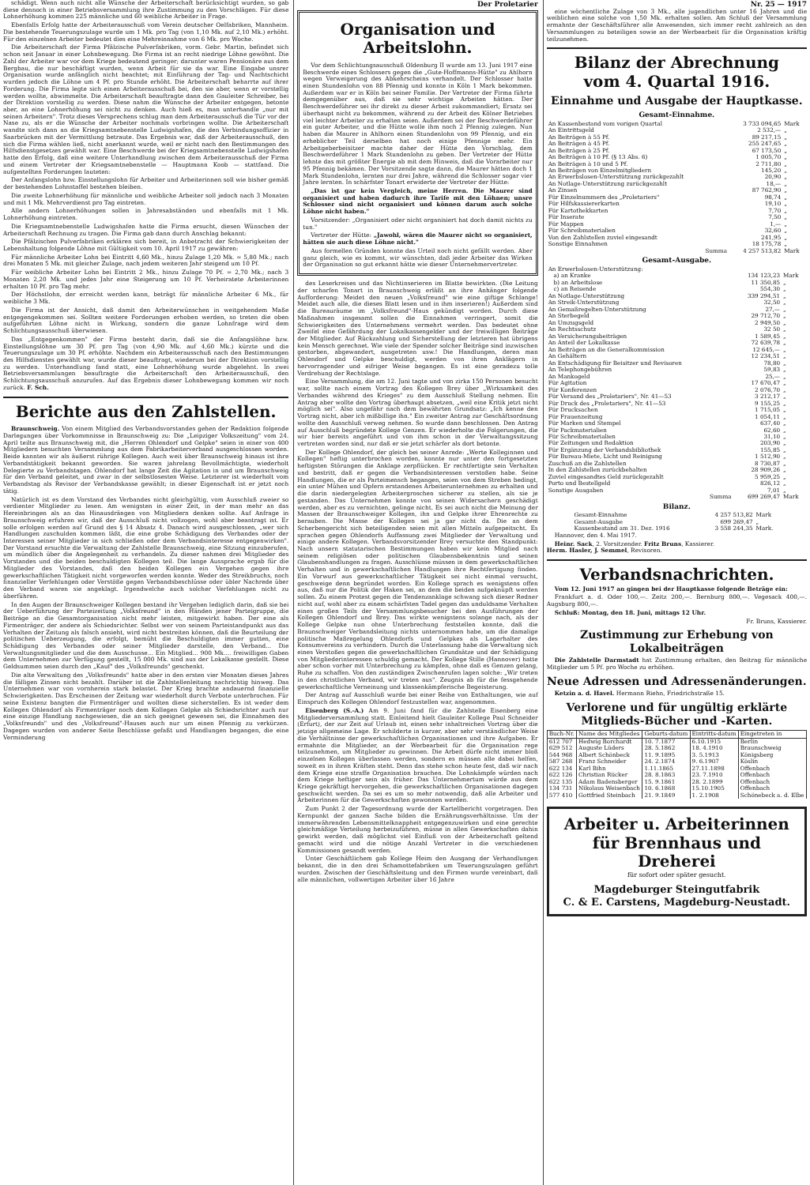schädigt. Wenn auch nicht alle Wünsche der Arbeiterschaft berücksichtigt wurden, so gab diese dennoch in einer Betriebsversammlung ihre Zustimmung zu den Vorschlägen. Für diese Lohnerhöhung kommen 225 männliche und 60 weibliche Arbeiter in Frage.
Ebenfalls Erfolg hatte der Arbeiterausschuß vom Verein deutscher Oelfabriken, Mannheim. Die bestehende Teuerungszulage wurde um 1 Mk. pro Tag (von 1,10 Mk. auf 2,10 Mk.) erhöht. Für den einzelnen Arbeiter bedeutet dies eine Mehreinnahme von 6 Mk. pro Woche.
Die Arbeiterschaft der Firma Pfälzische Pulverfabriken, vorm. Gebr. Martin, befindet sich schon seit Januar in einer Lohnbewegung. Die Firma ist an recht niedrige Löhne gewöhnt. Die Zahl der Arbeiter war vor dem Kriege bedeutend geringer; darunter waren Pensionäre aus dem Bergbau, die nur beschäftigt wurden, wenn Arbeit für sie da war. Eine Eingabe unsrer Organisation wurde anfänglich nicht beachtet; mit Einführung der Tag- und Nachtschicht wurden jedoch die Löhne um 4 Pf. pro Stunde erhöht. Die Arbeiterschaft beharrte auf ihrer Forderung. Die Firma legte sich einen Arbeiterausschuß bei, den sie aber, wenn er vorstellig werden wollte, abwimmelte. Die Arbeiterschaft beauftragte dann den Gauleiter Schreiber, bei der Direktion vorstellig zu werden. Diese nahm die Wünsche der Arbeiter entgegen, betonte aber, an eine Lohnerhöhung sei nicht zu denken. Auch hieß es, man unterhandle „nur mit seinen Arbeitern". Trotz dieses Versprechens schlug man dem Arbeiterausschuß die Tür vor der Nase zu, als er die Wünsche der Arbeiter nochmals vorbringen wollte. Die Arbeiterschaft wandte sich dann an die Kriegsamtnebenstelle Ludwigshafen, die den Verbindungsoffizier in Saarbrücken mit der Vermittlung betraute. Das Ergebnis war, daß der Arbeiterausschuß, den sich die Firma wählen ließ, nicht anerkannt wurde, weil er nicht nach den Bestimmungen des Hilfsdienstgesetzes gewählt war. Eine Beschwerde bei der Kriegsamtnebenstelle Ludwigshafen hatte den Erfolg, daß eine weitere Unterhandlung zwischen dem Arbeiterausschuß der Firma und einem Vertreter der Kriegsamtnebenstelle — Hauptmann Koob — stattfand. Die aufgestellten Forderungen lauteten:
Der Anfangslohn bzw. Einstellungslohn für Arbeiter und Arbeiterinnen soll wie bisher gemäß der bestehenden Lohnstaffel bestehen bleiben.
Die zweite Lohnerhöhung für männliche und weibliche Arbeiter soll jedoch nach 3 Monaten und mit 1 Mk. Mehrverdienst pro Tag eintreten.
Alle andern Lohnerhöhungen sollen in Jahresabständen und ebenfalls mit 1 Mk. Lohnerhöhung eintreten.
Die Kriegsamtnebenstelle Ludwigshafen hatte die Firma ersucht, diesen Wünschen der Arbeiterschaft Rechnung zu tragen. Die Firma gab dann durch Anschlag bekannt:
Die Pfälzischen Pulverfabriken erklären sich bereit, in Anbetracht der Schwierigkeiten der Lebenshaltung folgende Löhne mit Gültigkeit vom 10. April 1917 zu gewähren:
Für männliche Arbeiter Lohn bei Eintritt 4,60 Mk., hinzu Zulage 1,20 Mk. = 5,80 Mk.; nach drei Monaten 5 Mk. mit gleicher Zulage, nach jedem weiteren Jahr steigend um 10 Pf.
Für weibliche Arbeiter Lohn bei Eintritt 2 Mk., hinzu Zulage 70 Pf. = 2,70 Mk.; nach 3 Monaten 2,20 Mk. und jedes Jahr eine Steigerung um 10 Pf. Verheiratete Arbeiterinnen erhalten 10 Pf. pro Tag mehr.
Der Höchstlohn, der erreicht werden kann, beträgt für männliche Arbeiter 6 Mk., für weibliche 3 Mk.
Die Firma ist der Ansicht, daß damit den Arbeiterwünschen in weitgehendem Maße entgegengekommen sei. Sollten weitere Forderungen erhoben werden, so treten die oben aufgeführten Löhne nicht in Wirkung, sondern die ganze Lohnfrage wird dem Schlichtungsausschuß überwiesen.
Das „Entgegenkommen" der Firma besteht darin, daß sie die Anfangslöhne bzw. Einstellungslöhne um 30 Pf. pro Tag (von 4,90 Mk. auf 4,60 Mk.) kürzte und die Teuerungszulage um 30 Pf. erhöhte. Nachdem ein Arbeiterausschuß nach den Bestimmungen des Hilfsdienstes gewählt war, wurde dieser beauftragt, wiederum bei der Direktion vorstellig zu werden. Unterhandlung fand statt, eine Lohnerhöhung wurde abgelehnt. In zwei Betriebsversammlungen beauftragte die Arbeiterschaft den Arbeiterausschuß, den Schlichtungsausschuß anzurufen. Auf das Ergebnis dieser Lohnbewegung kommen wir noch zurück. F. Sch.
Berichte aus den Zahlstellen.
Braunschweig. Von einem Mitglied des Verbandsvorstandes gehen der Redaktion folgende Darlegungen über Vorkommnisse in Braunschweig zu: Die „Leipziger Volkszeitung" vom 24. April teilte aus Braunschweig mit, die „Herren Ohlendorf und Gelpke" seien in einer von 400 Mitgliedern besuchten Versammlung aus dem Fabrikarbeiterverband ausgeschlossen worden. Beide kannten wir als äußerst rührige Kollegen. Auch weit über Braunschweig hinaus ist ihre Verbandstätigkeit bekannt geworden. Sie waren jahrelang Bevollmächtigte, wiederholt Delegierte zu Verbandstagen. Ohlendorf hat lange Zeit die Agitation in und um Braunschweig für den Verband geleitet, und zwar in der selbstlosesten Weise. Letzterer ist wiederholt vom Verbandstag als Revisor der Verbandskasse gewählt; in dieser Eigenschaft ist er jetzt noch tätig.
Natürlich ist es dem Vorstand des Verbandes nicht gleichgültig, vom Ausschluß zweier so verdienter Mitglieder zu lesen. Am wenigsten in einer Zeit, in der man mehr an das Hereinbringen als an das Hinausdrängen von Mitgliedern denken sollte. Auf Anfrage in Braunschweig erfuhren wir, daß der Ausschluß nicht vollzogen, wohl aber beantragt ist. Er solle erfolgen werden auf Grund des § 14 Absatz 4. Danach wird ausgeschlossen, „wer sich Handlungen zuschulden kommen läßt, die eine grobe Schädigung des Verbandes oder der Interessen seiner Mitglieder in sich schließen oder dem Verbandsinteresse entgegenwirken". Der Vorstand ersuchte die Verwaltung der Zahlstelle Braunschweig, eine Sitzung einzuberufen, um mündlich über die Angelegenheit zu verhandeln. Zu dieser nahmen drei Mitglieder des Vorstandes und die beiden beschuldigten Kollegen teil. Die lange Aussprache ergab für die Mitglieder des Vorstandes, daß den beiden Kollegen ein Vergehen gegen ihre gewerkschaftlichen Tätigkeit nicht vorgeworfen werden konnte. Weder des Streikbruchs, noch finanzieller Verfehlungen oder Verstöße gegen Verbandsbeschlüsse oder übler Nachrede über den Verband waren sie angeklagt. Irgendwelche auch solcher Verfehlungen nicht zu überführen.
In den Augen der Braunschweiger Kollegen bestand ihr Vergehen lediglich darin, daß sie bei der Ueberführung der Parteizeitung „Volksfreund" in den Händen jener Parteigruppe, die Beiträge an die Gesamtorganisation nicht mehr leisten, mitgewirkt haben. Der eine als Firmenträger, der andere als Schiedsrichter. Selbst wer von seinem Parteistandpunkt aus das Verhalten der Zeitung als falsch ansieht, wird nicht bestreiten können, daß die Beurteilung der politischen Ueberzeugung, die erfolgt, bemüht die Beschuldigten immer gutten, eine Schädigung des Verbandes oder seiner Mitglieder darstelle, den Verband... Die Verwaltungsmitglieder und die dem Ausschusse... Ein Mitglied... 900 Mk.... freiwilligen Gaben dem Unternehmen zur Verfügung gestellt, 15 000 Mk. sind aus der Lokalkasse gestellt. Diese Geldsummen seien durch den „Kauf" des „Volksfreunds" geschenkt.
Die alte Verwaltung des „Volksfreunds" hatte aber in den ersten vier Monaten dieses Jahres die fälligen Zinsen nicht bezahlt. Darüber ist die Zahlstellenleitung nachrichtig hinweg. Das Unternehmen war von vornherein stark belastet. Der Krieg brachte andauernd finanzielle Schwierigkeiten. Das Erscheinen der Zeitung war wiederholt durch Verbote unterbrochen. Für seine Existenz bangten die Firmenträger und wollten diese sicherstellen. Es ist weder dem Kollegen Ohlendorf als Firmenträger noch dem Kollegen Gelpke als Schiedsrichter auch nur eine einzige Handlung nachgewiesen, die an sich geeignet gewesen sei, die Einnahmen des „Volksfreunds" und des „Volksfreund"-Hauses auch nur um einen Pfennig zu verkürzen. Dagegen wurden von anderer Seite Beschlüsse gefaßt und Handlungen begangen, die eine Verminderung
Der Proletarier
Organisation und Arbeitslohn.
Vor dem Schlichtungsausschuß Oldenburg II wurde am 13. Juni 1917 eine Beschwerde eines Schlossers gegen die „Gute-Hoffmanns-Hütte" zu Ahlhorn wegen Verweigerung des Abkehrscheins verhandelt. Der Schlosser hatte einen Stundenlohn von 88 Pfennig und konnte in Köln 1 Mark bekommen. Außerdem war er in Köln bei seiner Familie. Der Vertreter der Firma führte demgegenüber aus, daß sie sehr wichtige Arbeiten hätten. Der Beschwerdeführer sei ihr direkt zu dieser Arbeit zukommandiert; Ersatz sei überhaupt nicht zu bekommen, während zu der Arbeit des Kölner Betriebes viel leichter Arbeiter zu erhalten seien. Außerdem sei der Beschwerdeführer ein guter Arbeiter, und die Hütte wolle ihm noch 2 Pfennig zulegen. Nun haben die Maurer in Ahlhorn einen Stundenlohn von 99 Pfennig, und ein erheblicher Teil derselben hat noch einige Pfennige mehr. Ein Arbeitgeberbeisitzer machte daher der Hütte den Vorschlag, dem Beschwerdeführer 1 Mark Stundenlohn zu geben. Der Vertreter der Hütte lehnte das mit größter Energie ab mit dem Hinweis, daß die Vorarbeiter nur 95 Pfennig bekämen. Der Vorsitzende sagte dann, die Maurer hätten doch 1 Mark Stundenlohn, lernten nur drei Jahre, während die Schlosser sogar vier Jahre lernten. In schärfster Tonart erwiderte der Vertreter der Hütte:
„Das ist gar kein Vergleich, meine Herren. Die Maurer sind organisiert und haben dadurch ihre Tarife mit den Löhnen; unsre Schlosser sind nicht organisiert und können darum auch solche Löhne nicht haben."
Vorsitzender: „Organisiert oder nicht organisiert hat doch damit nichts zu tun."
Vertreter der Hütte: „Jawohl, wären die Maurer nicht so organisiert, hätten sie auch diese Löhne nicht."
Aus formellen Gründen konnte das Urteil noch nicht gefällt werden. Aber ganz gleich, wie es kommt, wir wünschten, daß jeder Arbeiter das Wirken der Organisation so gut erkannt hätte wie dieser Unternehmervertreter.
des Leserkreises und das Nichtinserieren im Blatte bewirkten. (Die Leitung der scharfen Tonart in Braunschweig erläßt an ihre Anhänger folgende Aufforderung: Meidet den neuen „Volksfreund" wie eine giftige Schlange! Meidet auch alle, die dieses Blatt lesen und in ihm inserieren!) Außerdem sind die Bureauräume im „Volksfreund"-Haus gekündigt worden. Durch diese Maßnahmen insgesamt sollen die Einnahmen verringert, somit die Schwierigkeiten des Unternehmens vermehrt werden. Das bedeutet ohne Zweifel eine Gefährdung der Lokalkassengelder und der freiwilligen Beiträge der Mitglieder. Auf Rückzahlung und Sicherstellung der letzteren hat übrigens kein Mensch gerechnet. Wie viele der Spender solcher Beiträge sind inzwischen gestorben, abgewandert, ausgetreten usw.! Die Handlungen, deren man Ohlendorf und Gelpke beschuldigt, werden von ihren Anklägern in hervorragender und eifriger Weise begangen. Es ist eine geradezu tolle Verdrehung der Rechtslage.
Eine Versammlung, die am 12. Juni tagte und von zirka 150 Personen besucht war, sollte nach einem Vortrag des Kollegen Brey über „Wirksamkeit des Verbandes während des Krieges" zu dem Ausschluß Stellung nehmen. Ein Antrag aber wollte den Vortrag überhaupt absetzen, „weil eine Kritik jetzt nicht möglich sei". Also ungefähr nach dem bewährten Grundsatz: „Ich kenne den Vortrag nicht, aber ich mißbillige ihn." Ein zweiter Antrag zur Geschäftsordnung wollte den Ausschluß verweg nehmen. So wurde dann beschlossen. Den Antrag auf Ausschluß begründete Kollege Genzen. Er wiederholte die Folgerungen, die wir hier bereits angeführt und von ihm schon in der Verwaltungssitzung vertreten worden sind, nur daß er sie jetzt schärfer als dort betonte.
Der Kollege Ohlendorf, der gleich bei seiner Anrede: „Werte Kolleginnen und Kollegen" heftig unterbrochen worden, konnte nur unter den fortgesetzten heftigsten Störungen die Anklage zerpflücken. Er rechtfertigte sein Verhalten und bestritt, daß er gegen die Verbandsinteressen verstoßen habe. Seine Handlungen, die er als Parteimensch begangen, seien von dem Streben bedingt, ein unter Mühen und Opfern erstandenes Arbeiterunternehmen zu erhalten und die darin niedergelegten Arbeitergroschen sicherer zu stellen, als sie je gestanden. Das Unternehmen konnte von seinen Widersachern geschädigt werden, aber es zu vernichten, gelinge nicht. Es sei auch nicht die Meinung der Massen der Braunschweiger Kollegen, ihn und Gelpke ihrer Ehrenrechte zu berauben. Die Masse der Kollegen sei ja gar nicht da. Die an dem Scherbengericht sich beteiligenden seien mit allen Mitteln aufgepeitscht. Es sprachen gegen Ohlendorfs Auffassung zwei Mitglieder der Verwaltung und einige andere Kollegen. Verbandsvorsitzender Brey versuchte den Standpunkt: Nach unsern statutarischen Bestimmungen haben wir kein Mitglied nach seinem religiösen oder politischen Glaubensbekenntnis und seinen Glaubenshandlungen zu fragen. Ausschlüsse müssen in dem gewerkschaftlichen Verhalten und in gewerkschaftlichen Handlungen ihre Rechtfertigung finden. Ein Vorwurf aus gewerkschaftlicher Tätigkeit sei nicht einmal versucht, geschweige denn begründet worden. Ein Kollege sprach es wenigstens offen aus, daß nur die Politik der Haken sei, an dem die beiden aufgeknüpft werden sollen. Zu einem Protest gegen die Tendenzanklage schwang sich dieser Redner nicht auf, wohl aber zu einem schärfsten Tadel gegen das unduldsame Verhalten eines großen Teils der Versammlungsbesucher bei den Ausführungen der Kollegen Ohlendorf und Brey. Das wirkte wenigstens solange nach, als der Kollege Gelpke nun ohne Unterbrechung feststellen konnte, daß die Braunschweiger Verbandsleitung nichts unternommen habe, um die damalige politische Maßregelung Ohlendorfs und Gelpkes als Lagerhalter des Konsumvereins zu verhindern. Durch die Unterlassung habe die Verwaltung sich eines Verstoßes gegen die gewerkschaftlichen Grundsätze und der Schädigung von Mitgliederinteressen schuldig gemacht. Der Kollege Stille (Hannover) hatte aber schon vorher mit Unterbrechung zu kämpfen, ohne daß es Genzen gelang, Ruhe zu schaffen. Von den zuständigen Zwischenrufen lagen solche: „Wir treten in den christlichen Verband, wir treten aus". Zeugnis ab für die fessgehende gewerkschaftliche Verneinung und klassenkämpferische Begeisterung.
Der Antrag auf Ausschluß wurde bei einer Reihe von Enthaltungen, wie auf Einspruch des Kollegen Ohlendorf festzustellen war, angenommen.
Eisenberg (S.-A.) Am 9. Juni fand für die Zahlstelle Eisenberg eine Mitgliederversammlung statt. Einleitend hielt Gauleiter Kollege Paul Schneider (Erfurt), der zur Zeit auf Urlaub ist, einen sehr inhaltreichen Vortrag über die jetzige allgemeine Lage. Er schilderte in kurzer, aber sehr verständlicher Weise die Verhältnisse der gewerkschaftlichen Organisationen und ihre Aufgaben. Er ermahnte die Mitglieder, an der Werbearbeit für die Organisation rege teilzunehmen, um Mitglieder zu gewinnen. Die Arbeit dürfe nicht immer bloß einzelnen Kollegen überlassen werden, sondern es müssen alle dabei helfen, soweit es in ihren Kräften steht. Denn das stehe schon heute fest, daß wir nach dem Kriege eine straffe Organisation brauchen. Die Lohnkämpfe würden nach dem Kriege heftiger sein als früher. Das Unternehmertum würde aus dem Kriege gekräftigt hervorgehen, die gewerkschaftlichen Organisationen dagegen geschwächt werden. Da sei es um so mehr notwendig, daß alle Arbeiter und Arbeiterinnen für die Gewerkschaften gewonnen werden.
Zum Punkt 2 der Tagesordnung wurde der Kartellbericht vorgetragen. Den Kernpunkt der ganzen Sache bilden die Ernährungsverhältnisse. Um der immerwährenden Lebensmittelknappheit entgegenzuwirken und eine gerechte gleichmäßige Verteilung herbeizuführen, müsse in allen Gewerkschaften dahin gewirkt werden, daß möglichst viel Einfluß von der Arbeiterschaft geltend gemacht wird und die nötige Anzahl Vertreter in die verschiedenen Kommissionen gesandt werden.
Unter Geschäftlichem gab Kollege Heim den Ausgang der Verhandlungen bekannt, die in den drei Schamottefabriken um Teuerungszulagen geführt wurden. Zwischen der Geschäftsleitung und den Firmen wurde vereinbart, daß alle männlichen, vollwertigen Arbeiter über 16 Jahre
Nr. 25 — 1917
eine wöchentliche Zulage von 3 Mk., alle jugendlichen unter 16 Jahren und die weiblichen eine solche von 1,50 Mk. erhalten sollen. Am Schluß der Versammlung ermahnte der Geschäftsführer alle Anwesenden, sich immer recht zahlreich an den Versammlungen zu beteiligen sowie an der Werbearbeit für die Organisation kräftig teilzunehmen.
Bilanz der Abrechnung
vom 4. Quartal 1916.
Einnahme und Ausgabe der Hauptkasse.
Gesamt-Einnahme.
| An Kassenbestand vom vorigen Quartal | 3 733 094,65 | Mark |
| An Eintrittsgeld | 2 532,— | „ |
| An Beiträgen à 55 Pf. | 89 217,15 | „ |
| An Beiträgen à 45 Pf. | 255 247,65 | „ |
| An Beiträgen à 25 Pf. | 67 173,50 | „ |
| An Beiträgen à 10 Pf. (§ 13 Abs. 6) | 1 005,70 | „ |
| An Beiträgen à 10 und 5 Pf. | 2 711,80 | „ |
| An Beiträgen von Einzelmitgliedern | 145,20 | „ |
| An Erwerbslosen-Unterstützung zurückgezahlt | 20,90 | „ |
| An Notlage-Unterstützung zurückgezahlt | 18,— | „ |
| An Zinsen | 87 762,90 | „ |
| Für Einzelnummern des „Proletariers" | 98,74 | „ |
| Für Hilfskassiererkarten | 19,10 | „ |
| Für Kartothekkarten | 7,70 | „ |
| Für Inserate | 7,50 | „ |
| Für Mappen | 1,— | „ |
| Für Schreibmaterialien | 32,60 | „ |
| Von den Zahlstellen zuviel eingesandt | 241,95 | „ |
| Sonstige Einnahmen | 18 175,78 | „ |
| Summa | 4 257 513,82 | Mark |
Gesamt-Ausgabe.
| An Erwerbslosen-Unterstützung: | | |
| a) an Kranke | 134 123,23 | Mark |
| b) an Arbeitslose | 11 350,85 | „ |
| c) an Reisende | 554,30 | „ |
| An Notlage-Unterstützung | 339 294,51 | „ |
| An Streik-Unterstützung | 32,50 | „ |
| An Gemaßregelten-Unterstützung | 27,— | „ |
| An Sterbegeld | 29 712,70 | „ |
| An Umzugsgeld | 2 949,50 | „ |
| An Rechtsschutz | 32 50 | „ |
| An Versicherungsbeiträgen | 1 589,45 | „ |
| An Anteil der Lokalkasse | 72 639,78 | „ |
| An Beiträgen an die Generalkommission | 12 645,— | „ |
| An Gehältern | 12 234,51 | „ |
| An Entschädigung für Beisitzer und Revisoren | 78,80 | „ |
| An Telephongebühren | 59,83 | „ |
| An Mankogeld | 25,— | „ |
| Für Agitation | 17 670,47 | „ |
| Für Konferenzen | 2 076,70 | „ |
| Für Versand des „Proletariers", Nr. 41—53 | 3 212,17 | „ |
| Für Druck des „Proletariers", Nr. 41—53 | 9 155,25 | „ |
| Für Drucksachen | 1 715,05 | „ |
| Für Frauenzeitung | 1 054,11 | „ |
| Für Marken und Stempel | 637,40 | „ |
| Für Packmaterialien | 62,60 | „ |
| Für Schreibmaterialien | 31,10 | „ |
| Für Zeitungen und Redaktion | 203,90 | „ |
| Für Ergänzung der Verbandsbibliothek | 155,85 | „ |
| Für Bureau-Miete, Licht und Reinigung | 1 512,90 | „ |
| Zuschuß an die Zahlstellen | 8 730,87 | „ |
| In den Zahlstellen zurückbehalten | 28 909,26 | „ |
| Zuviel eingesandtes Geld zurückgezahlt | 5 959,25 | „ |
| Porto und Bestellgeld | 826,12 | „ |
| Sonstige Ausgaben | 7,01 | „ |
| Summa | 699 269,47 | Mark |
Bilanz.
| Gesamt-Einnahme | 4 257 513,82 | Mark |
| Gesamt-Ausgabe | 699 269,47 | „ |
| Kassenbestand am 31. Dez. 1916 | 3 558 244,35 | Mark. |
Hannover, den 4. Mai 1917.
Heinr. Sack, 2. Vorsitzender. Fritz Bruns, Kassierer.
Herm. Hasler, J. Semmel, Revisoren.
Verbandsnachrichten.
Vom 12. Juni 1917 an gingen bei der Hauptkasse folgende Beträge ein:
Frankfurt a. d. Oder 100,—. Zeitz 200,—. Bernburg 800,—. Vegesack 400,—. Augsburg 800,—.
Schluß: Montag, den 18. Juni, mittags 12 Uhr.
Fr. Bruns, Kassierer.
Zustimmung zur Erhebung von Lokalbeiträgen
Die Zahlstelle Darmstadt hat Zustimmung erhalten, den Beitrag für männliche Mitglieder um 5 Pf. pro Woche zu erhöhen.
Neue Adressen und Adressenänderungen.
Ketzin a. d. Havel. Hermann Riehn, Friedrichstraße 15.
Verlorene und für ungültig erklärte Mitglieds-Bücher und -Karten.
| Buch-Nr. | Name des Mitgliedes | Geburts-datum | Eintritts-datum | Eingetreten in |
| --- | --- | --- | --- | --- |
| 612 707 | Hedwig Borchardt | 10. 7.1877 | 6.10.1915 | Berlin |
| 629 512 | Auguste Lüders | 28. 5.1862 | 18. 4.1910 | Braunschweig |
| 544 968 | Albert Schönbeck | 11. 9.1895 | 3. 5.1913 | Königsberg |
| 587 268 | Franz Schneider | 24. 2.1874 | 9. 6.1907 | Köslin |
| 622 134 | Karl Bihn | 1.11.1865 | 27.11.1898 | Offenbach |
| 622 126 | Christian Rücker | 28. 8.1863 | 23. 7.1910 | Offenbach |
| 622 135 | Adam Badensberger | 15. 9.1861 | 28. 2.1899 | Offenbach |
| 134 731 | Nikolaus Weisenbach | 10. 6.1868 | 15.10.1905 | Offenbach |
| 577 410 | Gottfried Steinbach | 21. 9.1849 | 1. 2.1908 | Schönebeck a. d. Elbe |
Arbeiter u. Arbeiterinnen
für Brennhaus und Dreherei
für sofort oder später gesucht.
Magdeburger Steingutfabrik
C. & E. Carstens, Magdeburg-Neustadt.